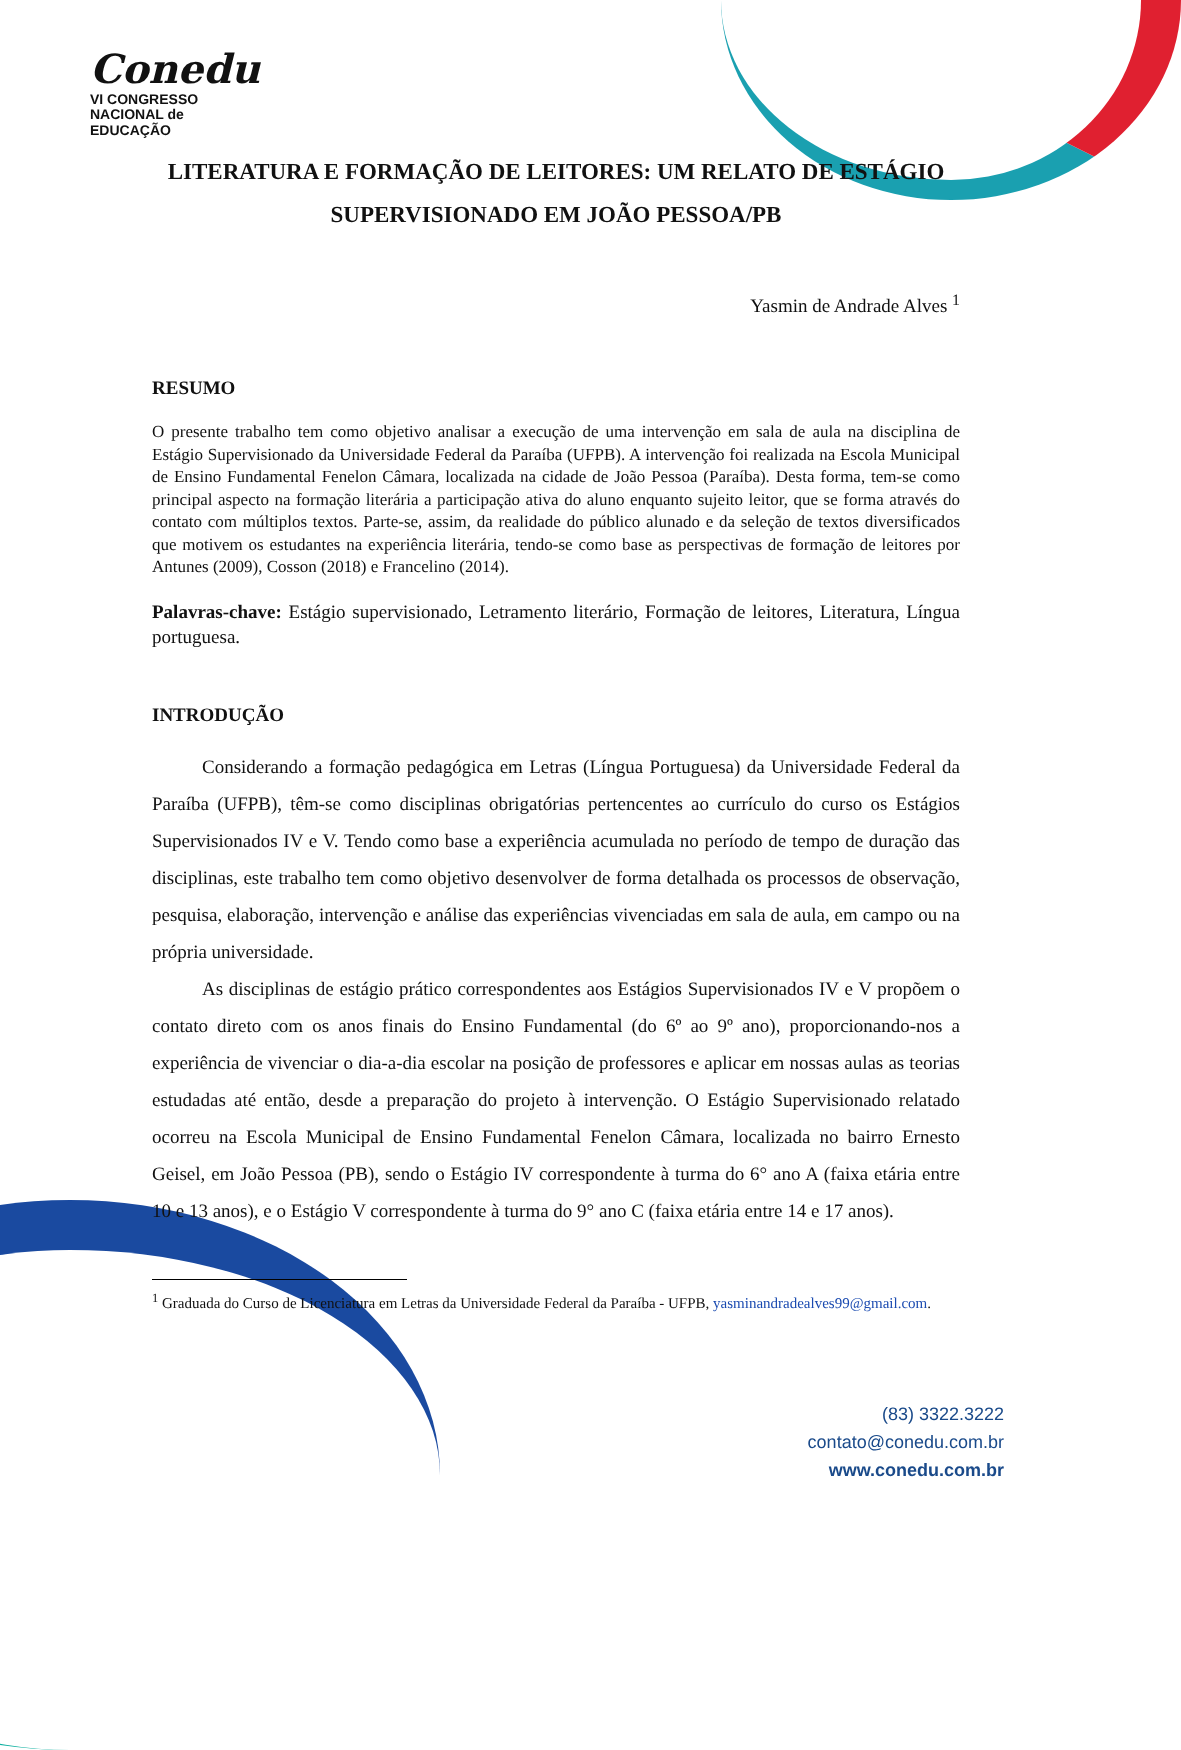Conedu VI CONGRESSO
NACIONAL de
EDUCAÇÃO
LITERATURA E FORMAÇÃO DE LEITORES: UM RELATO DE ESTÁGIO SUPERVISIONADO EM JOÃO PESSOA/PB
Yasmin de Andrade Alves <sup>1</sup>
RESUMO
O presente trabalho tem como objetivo analisar a execução de uma intervenção em sala de aula na disciplina de Estágio Supervisionado da Universidade Federal da Paraíba (UFPB). A intervenção foi realizada na Escola Municipal de Ensino Fundamental Fenelon Câmara, localizada na cidade de João Pessoa (Paraíba). Desta forma, tem-se como principal aspecto na formação literária a participação ativa do aluno enquanto sujeito leitor, que se forma através do contato com múltiplos textos. Parte-se, assim, da realidade do público alunado e da seleção de textos diversificados que motivem os estudantes na experiência literária, tendo-se como base as perspectivas de formação de leitores por Antunes (2009), Cosson (2018) e Francelino (2014).
Palavras-chave: Estágio supervisionado, Letramento literário, Formação de leitores, Literatura, Língua portuguesa.
INTRODUÇÃO
Considerando a formação pedagógica em Letras (Língua Portuguesa) da Universidade Federal da Paraíba (UFPB), têm-se como disciplinas obrigatórias pertencentes ao currículo do curso os Estágios Supervisionados IV e V. Tendo como base a experiência acumulada no período de tempo de duração das disciplinas, este trabalho tem como objetivo desenvolver de forma detalhada os processos de observação, pesquisa, elaboração, intervenção e análise das experiências vivenciadas em sala de aula, em campo ou na própria universidade.
As disciplinas de estágio prático correspondentes aos Estágios Supervisionados IV e V propõem o contato direto com os anos finais do Ensino Fundamental (do 6º ao 9º ano), proporcionando-nos a experiência de vivenciar o dia-a-dia escolar na posição de professores e aplicar em nossas aulas as teorias estudadas até então, desde a preparação do projeto à intervenção. O Estágio Supervisionado relatado ocorreu na Escola Municipal de Ensino Fundamental Fenelon Câmara, localizada no bairro Ernesto Geisel, em João Pessoa (PB), sendo o Estágio IV correspondente à turma do 6° ano A (faixa etária entre 10 e 13 anos), e o Estágio V correspondente à turma do 9° ano C (faixa etária entre 14 e 17 anos).
<sup>1</sup> Graduada do Curso de Licenciatura em Letras da Universidade Federal da Paraíba - UFPB, yasminandradealves99@gmail.com.
(83) 3322.3222
contato@conedu.com.br
www.conedu.com.br